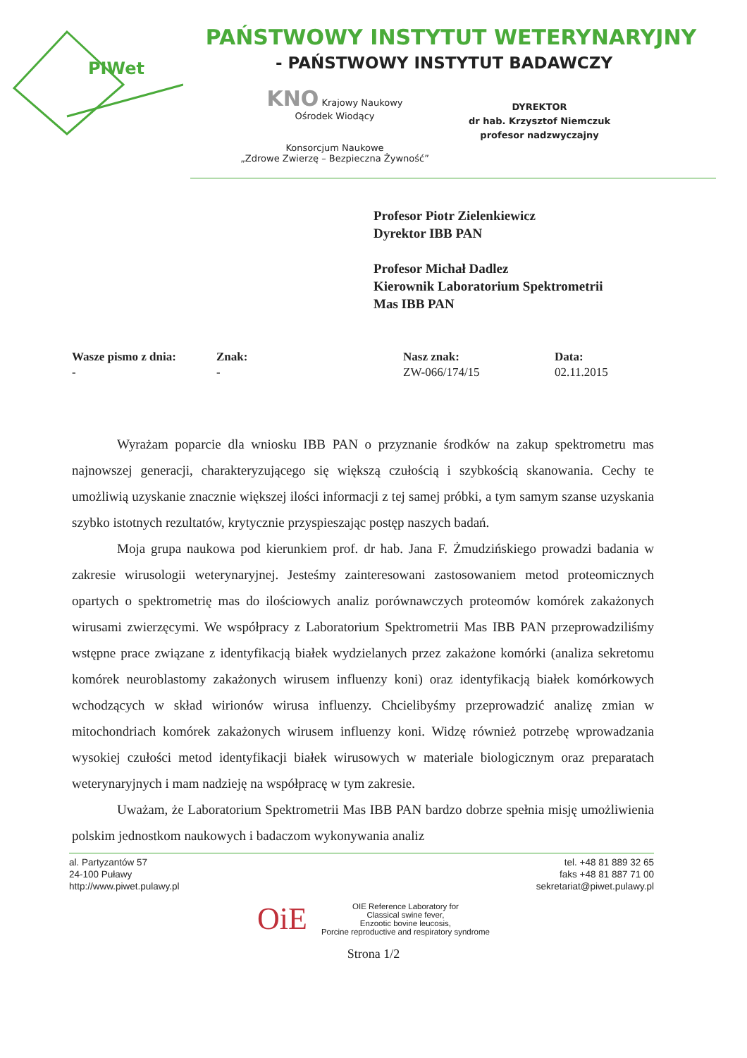PIWet
PAŃSTWOWY INSTYTUT WETERYNARYJNY
- PAŃSTWOWY INSTYTUT BADAWCZY
KNO Krajowy Naukowy
Ośrodek Wiodący
Konsorcjum Naukowe
„Zdrowe Zwierzę – Bezpieczna Żywność”
DYREKTOR
dr hab. Krzysztof Niemczuk
profesor nadzwyczajny
Profesor Piotr Zielenkiewicz
Dyrektor IBB PAN
Profesor Michał Dadlez
Kierownik Laboratorium Spektrometrii
Mas IBB PAN
Wasze pismo z dnia:
-
Znak:
-
Nasz znak:
ZW-066/174/15
Data:
02.11.2015
Wyrażam poparcie dla wniosku IBB PAN o przyznanie środków na zakup spektrometru mas najnowszej generacji, charakteryzującego się większą czułością i szybkością skanowania. Cechy te umożliwią uzyskanie znacznie większej ilości informacji z tej samej próbki, a tym samym szanse uzyskania szybko istotnych rezultatów, krytycznie przyspieszając postęp naszych badań.
Moja grupa naukowa pod kierunkiem prof. dr hab. Jana F. Żmudzińskiego prowadzi badania w zakresie wirusologii weterynaryjnej. Jesteśmy zainteresowani zastosowaniem metod proteomicznych opartych o spektrometrię mas do ilościowych analiz porównawczych proteomów komórek zakażonych wirusami zwierzęcymi. We współpracy z Laboratorium Spektrometrii Mas IBB PAN przeprowadziliśmy wstępne prace związane z identyfikacją białek wydzielanych przez zakażone komórki (analiza sekretomu komórek neuroblastomy zakażonych wirusem influenzy koni) oraz identyfikacją białek komórkowych wchodzących w skład wirionów wirusa influenzy. Chcielibyśmy przeprowadzić analizę zmian w mitochondriach komórek zakażonych wirusem influenzy koni. Widzę również potrzebę wprowadzania wysokiej czułości metod identyfikacji białek wirusowych w materiale biologicznym oraz preparatach weterynaryjnych i mam nadzieję na współpracę w tym zakresie.
Uważam, że Laboratorium Spektrometrii Mas IBB PAN bardzo dobrze spełnia misję umożliwienia polskim jednostkom naukowych i badaczom wykonywania analiz
al. Partyzantów 57
24-100 Puławy
http://www.piwet.pulawy.pl
tel. +48 81 889 32 65
faks +48 81 887 71 00
sekretariat@piwet.pulawy.pl
OiE
OIE Reference Laboratory for
Classical swine fever,
Enzootic bovine leucosis,
Porcine reproductive and respiratory syndrome
Strona 1/2